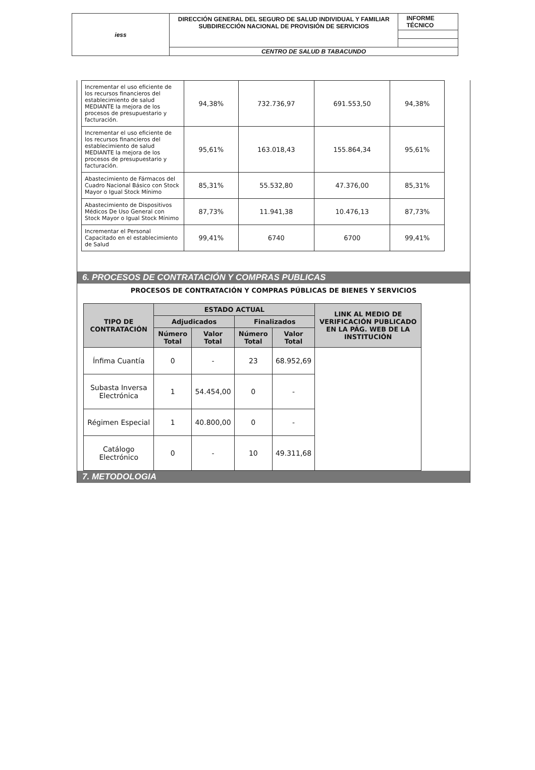| iess | DIRECCIÓN GENERAL DEL SEGURO DE SALUD INDIVIDUAL Y FAMILIAR SUBDIRECCIÓN NACIONAL DE PROVISIÓN DE SERVICIOS | INFORME TÉCNICO |
| | CENTRO DE SALUD B TABACUNDO | |
| Incrementar el uso eficiente de los recursos financieros del establecimiento de salud MEDIANTE la mejora de los procesos de presupuestario y facturación. | 94,38% | 732.736,97 | 691.553,50 | 94,38% |
| Incrementar el uso eficiente de los recursos financieros del establecimiento de salud MEDIANTE la mejora de los procesos de presupuestario y facturación. | 95,61% | 163.018,43 | 155.864,34 | 95,61% |
| Abastecimiento de Fármacos del Cuadro Nacional Básico con Stock Mayor o Igual Stock Mínimo | 85,31% | 55.532,80 | 47.376,00 | 85,31% |
| Abastecimiento de Dispositivos Médicos De Uso General con Stock Mayor o Igual Stock Mínimo | 87,73% | 11.941,38 | 10.476,13 | 87,73% |
| Incrementar el Personal Capacitado en el establecimiento de Salud | 99,41% | 6740 | 6700 | 99,41% |
6. PROCESOS DE CONTRATACIÓN Y COMPRAS PUBLICAS
PROCESOS DE CONTRATACIÓN Y COMPRAS PÚBLICAS DE BIENES Y SERVICIOS
| TIPO DE CONTRATACIÓN | ESTADO ACTUAL | | | | LINK AL MEDIO DE VERIFICACIÓN PUBLICADO EN LA PÁG. WEB DE LA INSTITUCIÓN |
| --- | --- | --- | --- | --- | --- |
| | Adjudicados | | Finalizados | | |
| | Número Total | Valor Total | Número Total | Valor Total | |
| Ínfima Cuantía | 0 | - | 23 | 68.952,69 | |
| Subasta Inversa Electrónica | 1 | 54.454,00 | 0 | - | |
| Régimen Especial | 1 | 40.800,00 | 0 | - | |
| Catálogo Electrónico | 0 | - | 10 | 49.311,68 | |
7. METODOLOGIA